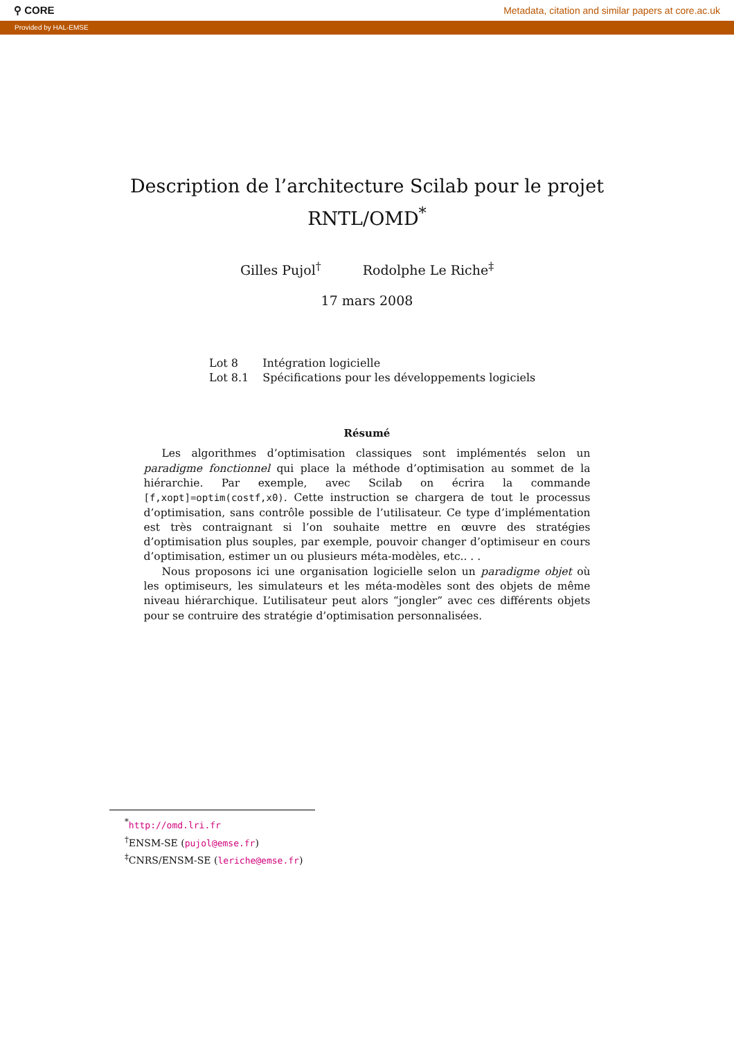⚲ CORE Metadata, citation and similar papers at core.ac.uk
Provided by HAL-EMSE
Description de l’architecture Scilab pour le projet
RNTL/OMD<sup>*</sup>
Gilles Pujol<sup>†</sup> Rodolphe Le Riche<sup>‡</sup>
17 mars 2008
| Lot 8 | Intégration logicielle |
| Lot 8.1 | Spécifications pour les développements logiciels |
Résumé
Les algorithmes d’optimisation classiques sont implémentés selon un paradigme fonctionnel qui place la méthode d’optimisation au sommet de la hiérarchie. Par exemple, avec Scilab on écrira la commande [f,xopt]=optim(costf,x0). Cette instruction se chargera de tout le processus d’optimisation, sans contrôle possible de l’utilisateur. Ce type d’implémentation est très contraignant si l’on souhaite mettre en œuvre des stratégies d’optimisation plus souples, par exemple, pouvoir changer d’optimiseur en cours d’optimisation, estimer un ou plusieurs méta-modèles, etc.. . .
Nous proposons ici une organisation logicielle selon un paradigme objet où les optimiseurs, les simulateurs et les méta-modèles sont des objets de même niveau hiérarchique. L’utilisateur peut alors “jongler” avec ces différents objets pour se contruire des stratégie d’optimisation personnalisées.
<sup>*</sup> http://omd.lri.fr
<sup>†</sup> ENSM-SE (pujol@emse.fr)
<sup>‡</sup> CNRS/ENSM-SE (leriche@emse.fr)